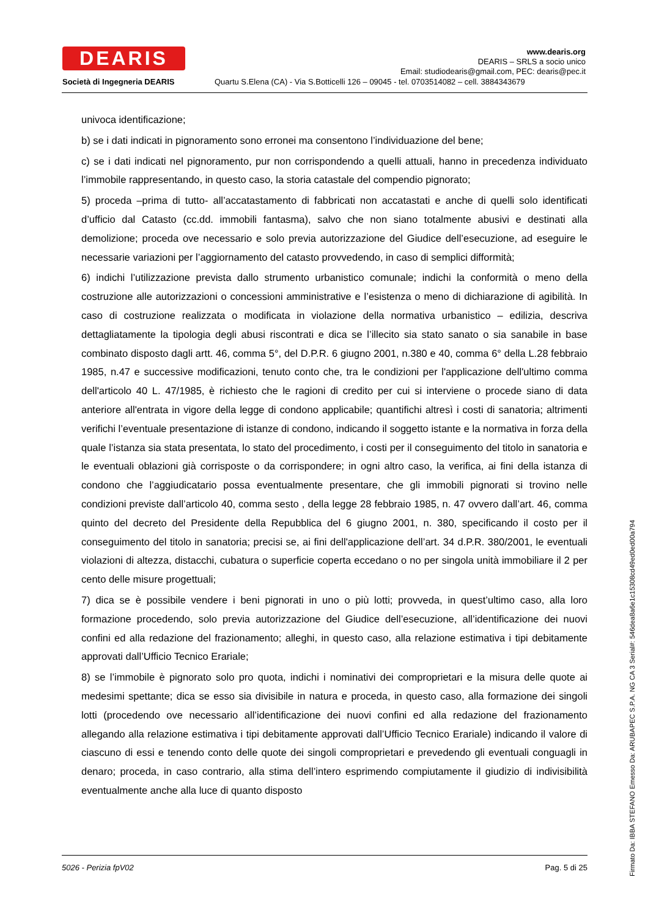DEARIS
Società di Ingegneria DEARIS
www.dearis.org
DEARIS – SRLS a socio unico
Email: studiodearis@gmail.com, PEC: dearis@pec.it
Quartu S.Elena (CA) - Via S.Botticelli 126 – 09045 - tel. 0703514082 – cell. 3884343679
univoca identificazione;
b) se i dati indicati in pignoramento sono erronei ma consentono l’individuazione del bene;
c) se i dati indicati nel pignoramento, pur non corrispondendo a quelli attuali, hanno in precedenza individuato l’immobile rappresentando, in questo caso, la storia catastale del compendio pignorato;
5) proceda –prima di tutto- all’accatastamento di fabbricati non accatastati e anche di quelli solo identificati d’ufficio dal Catasto (cc.dd. immobili fantasma), salvo che non siano totalmente abusivi e destinati alla demolizione; proceda ove necessario e solo previa autorizzazione del Giudice dell’esecuzione, ad eseguire le necessarie variazioni per l’aggiornamento del catasto provvedendo, in caso di semplici difformità;
6) indichi l’utilizzazione prevista dallo strumento urbanistico comunale; indichi la conformità o meno della costruzione alle autorizzazioni o concessioni amministrative e l’esistenza o meno di dichiarazione di agibilità. In caso di costruzione realizzata o modificata in violazione della normativa urbanistico – edilizia, descriva dettagliatamente la tipologia degli abusi riscontrati e dica se l’illecito sia stato sanato o sia sanabile in base combinato disposto dagli artt. 46, comma 5°, del D.P.R. 6 giugno 2001, n.380 e 40, comma 6° della L.28 febbraio 1985, n.47 e successive modificazioni, tenuto conto che, tra le condizioni per l'applicazione dell'ultimo comma dell'articolo 40 L. 47/1985, è richiesto che le ragioni di credito per cui si interviene o procede siano di data anteriore all'entrata in vigore della legge di condono applicabile; quantifichi altresì i costi di sanatoria; altrimenti verifichi l’eventuale presentazione di istanze di condono, indicando il soggetto istante e la normativa in forza della quale l’istanza sia stata presentata, lo stato del procedimento, i costi per il conseguimento del titolo in sanatoria e le eventuali oblazioni già corrisposte o da corrispondere; in ogni altro caso, la verifica, ai fini della istanza di condono che l’aggiudicatario possa eventualmente presentare, che gli immobili pignorati si trovino nelle condizioni previste dall’articolo 40, comma sesto , della legge 28 febbraio 1985, n. 47 ovvero dall’art. 46, comma quinto del decreto del Presidente della Repubblica del 6 giugno 2001, n. 380, specificando il costo per il conseguimento del titolo in sanatoria; precisi se, ai fini dell'applicazione dell’art. 34 d.P.R. 380/2001, le eventuali violazioni di altezza, distacchi, cubatura o superficie coperta eccedano o no per singola unità immobiliare il 2 per cento delle misure progettuali;
7) dica se è possibile vendere i beni pignorati in uno o più lotti; provveda, in quest’ultimo caso, alla loro formazione procedendo, solo previa autorizzazione del Giudice dell’esecuzione, all’identificazione dei nuovi confini ed alla redazione del frazionamento; alleghi, in questo caso, alla relazione estimativa i tipi debitamente approvati dall’Ufficio Tecnico Erariale;
8) se l’immobile è pignorato solo pro quota, indichi i nominativi dei comproprietari e la misura delle quote ai medesimi spettante; dica se esso sia divisibile in natura e proceda, in questo caso, alla formazione dei singoli lotti (procedendo ove necessario all’identificazione dei nuovi confini ed alla redazione del frazionamento allegando alla relazione estimativa i tipi debitamente approvati dall’Ufficio Tecnico Erariale) indicando il valore di ciascuno di essi e tenendo conto delle quote dei singoli comproprietari e prevedendo gli eventuali conguagli in denaro; proceda, in caso contrario, alla stima dell’intero esprimendo compiutamente il giudizio di indivisibilità eventualmente anche alla luce di quanto disposto
5026 - Perizia fpV02 Pag. 5 di 25
Firmato Da: IBBA STEFANO Emesso Da: ARUBAPEC S.P.A. NG CA 3 Serial#: 546dea8a6e1c15308cd49ed0ed00a794